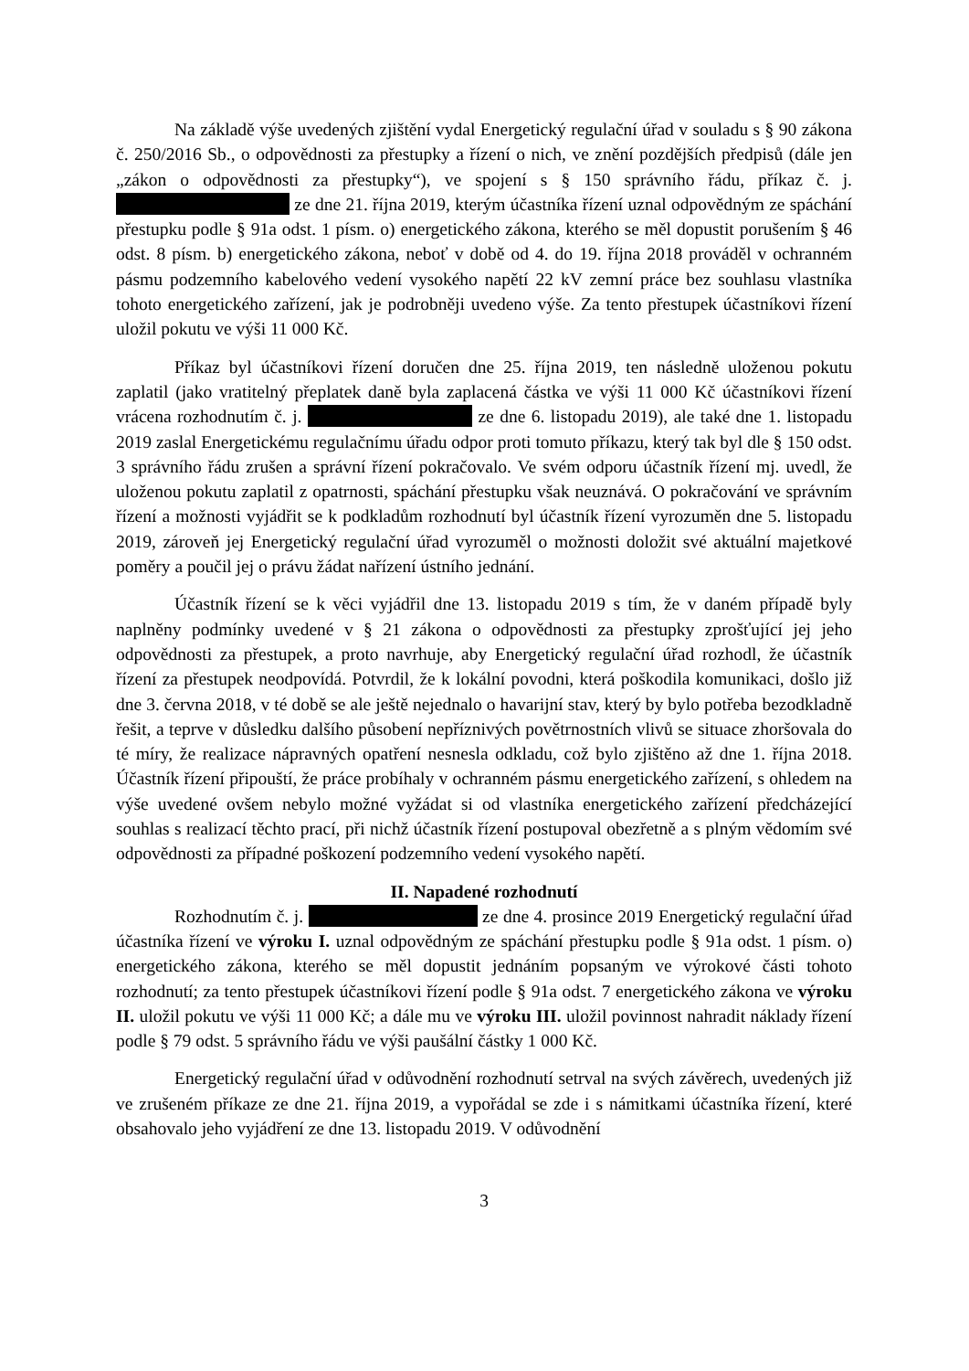Na základě výše uvedených zjištění vydal Energetický regulační úřad v souladu s § 90 zákona č. 250/2016 Sb., o odpovědnosti za přestupky a řízení o nich, ve znění pozdějších předpisů (dále jen „zákon o odpovědnosti za přestupky“), ve spojení s § 150 správního řádu, příkaz č. j. ze dne 21. října 2019, kterým účastníka řízení uznal odpovědným ze spáchání přestupku podle § 91a odst. 1 písm. o) energetického zákona, kterého se měl dopustit porušením § 46 odst. 8 písm. b) energetického zákona, neboť v době od 4. do 19. října 2018 prováděl v ochranném pásmu podzemního kabelového vedení vysokého napětí 22 kV zemní práce bez souhlasu vlastníka tohoto energetického zařízení, jak je podrobněji uvedeno výše. Za tento přestupek účastníkovi řízení uložil pokutu ve výši 11 000 Kč.
Příkaz byl účastníkovi řízení doručen dne 25. října 2019, ten následně uloženou pokutu zaplatil (jako vratitelný přeplatek daně byla zaplacená částka ve výši 11 000 Kč účastníkovi řízení vrácena rozhodnutím č. j. ze dne 6. listopadu 2019), ale také dne 1. listopadu 2019 zaslal Energetickému regulačnímu úřadu odpor proti tomuto příkazu, který tak byl dle § 150 odst. 3 správního řádu zrušen a správní řízení pokračovalo. Ve svém odporu účastník řízení mj. uvedl, že uloženou pokutu zaplatil z opatrnosti, spáchání přestupku však neuznává. O pokračování ve správním řízení a možnosti vyjádřit se k podkladům rozhodnutí byl účastník řízení vyrozuměn dne 5. listopadu 2019, zároveň jej Energetický regulační úřad vyrozuměl o možnosti doložit své aktuální majetkové poměry a poučil jej o právu žádat nařízení ústního jednání.
Účastník řízení se k věci vyjádřil dne 13. listopadu 2019 s tím, že v daném případě byly naplněny podmínky uvedené v § 21 zákona o odpovědnosti za přestupky zprošťující jej jeho odpovědnosti za přestupek, a proto navrhuje, aby Energetický regulační úřad rozhodl, že účastník řízení za přestupek neodpovídá. Potvrdil, že k lokální povodni, která poškodila komunikaci, došlo již dne 3. června 2018, v té době se ale ještě nejednalo o havarijní stav, který by bylo potřeba bezodkladně řešit, a teprve v důsledku dalšího působení nepříznivých povětrnostních vlivů se situace zhoršovala do té míry, že realizace nápravných opatření nesnesla odkladu, což bylo zjištěno až dne 1. října 2018. Účastník řízení připouští, že práce probíhaly v ochranném pásmu energetického zařízení, s ohledem na výše uvedené ovšem nebylo možné vyžádat si od vlastníka energetického zařízení předcházející souhlas s realizací těchto prací, při nichž účastník řízení postupoval obezřetně a s plným vědomím své odpovědnosti za případné poškození podzemního vedení vysokého napětí.
II. Napadené rozhodnutí
Rozhodnutím č. j. ze dne 4. prosince 2019 Energetický regulační úřad účastníka řízení ve výroku I. uznal odpovědným ze spáchání přestupku podle § 91a odst. 1 písm. o) energetického zákona, kterého se měl dopustit jednáním popsaným ve výrokové části tohoto rozhodnutí; za tento přestupek účastníkovi řízení podle § 91a odst. 7 energetického zákona ve výroku II. uložil pokutu ve výši 11 000 Kč; a dále mu ve výroku III. uložil povinnost nahradit náklady řízení podle § 79 odst. 5 správního řádu ve výši paušální částky 1 000 Kč.
Energetický regulační úřad v odůvodnění rozhodnutí setrval na svých závěrech, uvedených již ve zrušeném příkaze ze dne 21. října 2019, a vypořádal se zde i s námitkami účastníka řízení, které obsahovalo jeho vyjádření ze dne 13. listopadu 2019. V odůvodnění
3